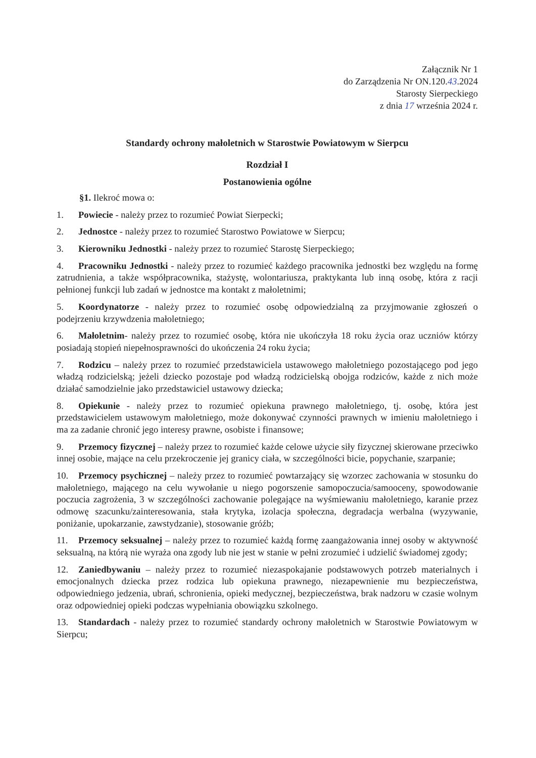Załącznik Nr 1
do Zarządzenia Nr ON.120.43.2024
Starosty Sierpeckiego
z dnia 17 września 2024 r.
Standardy ochrony małoletnich w Starostwie Powiatowym w Sierpcu
Rozdział I
Postanowienia ogólne
§1. Ilekroć mowa o:
1. Powiecie - należy przez to rozumieć Powiat Sierpecki;
2. Jednostce - należy przez to rozumieć Starostwo Powiatowe w Sierpcu;
3. Kierowniku Jednostki - należy przez to rozumieć Starostę Sierpeckiego;
4. Pracowniku Jednostki - należy przez to rozumieć każdego pracownika jednostki bez względu na formę zatrudnienia, a także współpracownika, stażystę, wolontariusza, praktykanta lub inną osobę, która z racji pełnionej funkcji lub zadań w jednostce ma kontakt z małoletnimi;
5. Koordynatorze - należy przez to rozumieć osobę odpowiedzialną za przyjmowanie zgłoszeń o podejrzeniu krzywdzenia małoletniego;
6. Małoletnim- należy przez to rozumieć osobę, która nie ukończyła 18 roku życia oraz uczniów którzy posiadają stopień niepełnosprawności do ukończenia 24 roku życia;
7. Rodzicu – należy przez to rozumieć przedstawiciela ustawowego małoletniego pozostającego pod jego władzą rodzicielską; jeżeli dziecko pozostaje pod władzą rodzicielską obojga rodziców, każde z nich może działać samodzielnie jako przedstawiciel ustawowy dziecka;
8. Opiekunie - należy przez to rozumieć opiekuna prawnego małoletniego, tj. osobę, która jest przedstawicielem ustawowym małoletniego, może dokonywać czynności prawnych w imieniu małoletniego i ma za zadanie chronić jego interesy prawne, osobiste i finansowe;
9. Przemocy fizycznej – należy przez to rozumieć każde celowe użycie siły fizycznej skierowane przeciwko innej osobie, mające na celu przekroczenie jej granicy ciała, w szczególności bicie, popychanie, szarpanie;
10. Przemocy psychicznej – należy przez to rozumieć powtarzający się wzorzec zachowania w stosunku do małoletniego, mającego na celu wywołanie u niego pogorszenie samopoczucia/samooceny, spowodowanie poczucia zagrożenia, 3 w szczególności zachowanie polegające na wyśmiewaniu małoletniego, karanie przez odmowę szacunku/zainteresowania, stała krytyka, izolacja społeczna, degradacja werbalna (wyzywanie, poniżanie, upokarzanie, zawstydzanie), stosowanie gróźb;
11. Przemocy seksualnej – należy przez to rozumieć każdą formę zaangażowania innej osoby w aktywność seksualną, na którą nie wyraża ona zgody lub nie jest w stanie w pełni zrozumieć i udzielić świadomej zgody;
12. Zaniedbywaniu – należy przez to rozumieć niezaspokajanie podstawowych potrzeb materialnych i emocjonalnych dziecka przez rodzica lub opiekuna prawnego, niezapewnienie mu bezpieczeństwa, odpowiedniego jedzenia, ubrań, schronienia, opieki medycznej, bezpieczeństwa, brak nadzoru w czasie wolnym oraz odpowiedniej opieki podczas wypełniania obowiązku szkolnego.
13. Standardach - należy przez to rozumieć standardy ochrony małoletnich w Starostwie Powiatowym w Sierpcu;